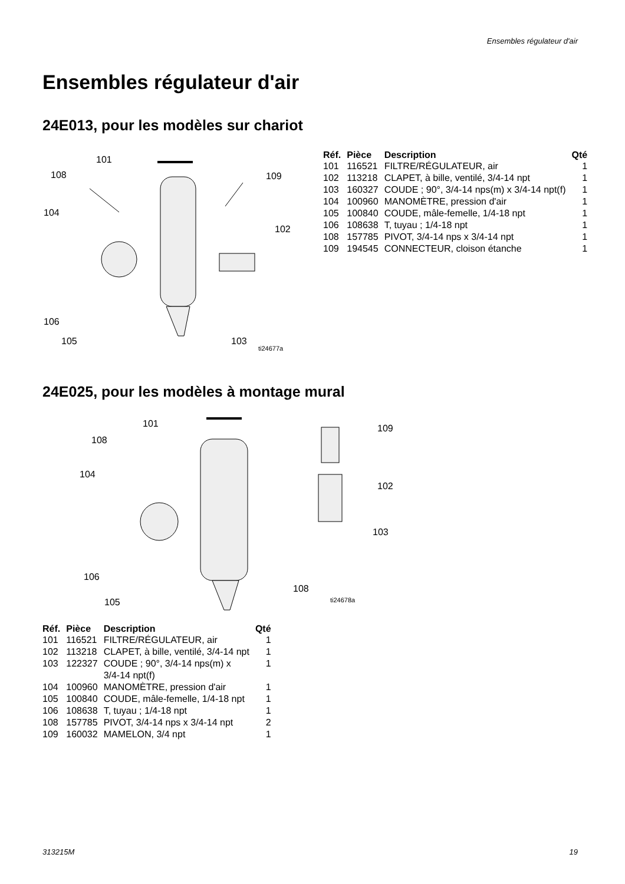Ensembles régulateur d'air
Ensembles régulateur d'air
24E013, pour les modèles sur chariot
101
108 109
104
102
106
105 103
ti24677a
| Réf. | Pièce | Description | Qté |
| --- | --- | --- | --- |
| 101 | 116521 | FILTRE/RÉGULATEUR, air | 1 |
| 102 | 113218 | CLAPET, à bille, ventilé, 3/4-14 npt | 1 |
| 103 | 160327 | COUDE ; 90°, 3/4-14 nps(m) x 3/4-14 npt(f) | 1 |
| 104 | 100960 | MANOMÈTRE, pression d'air | 1 |
| 105 | 100840 | COUDE, mâle-femelle, 1/4-18 npt | 1 |
| 106 | 108638 | T, tuyau ; 1/4-18 npt | 1 |
| 108 | 157785 | PIVOT, 3/4-14 nps x 3/4-14 npt | 1 |
| 109 | 194545 | CONNECTEUR, cloison étanche | 1 |
24E025, pour les modèles à montage mural
101 109
108
104
102
103
106
108
105 ti24678a
| Réf. | Pièce | Description | Qté |
| --- | --- | --- | --- |
| 101 | 116521 | FILTRE/RÉGULATEUR, air | 1 |
| 102 | 113218 | CLAPET, à bille, ventilé, 3/4-14 npt | 1 |
| 103 | 122327 | COUDE ; 90°, 3/4-14 nps(m) x 3/4-14 npt(f) | 1 |
| 104 | 100960 | MANOMÈTRE, pression d'air | 1 |
| 105 | 100840 | COUDE, mâle-femelle, 1/4-18 npt | 1 |
| 106 | 108638 | T, tuyau ; 1/4-18 npt | 1 |
| 108 | 157785 | PIVOT, 3/4-14 nps x 3/4-14 npt | 2 |
| 109 | 160032 | MAMELON, 3/4 npt | 1 |
313215M 19